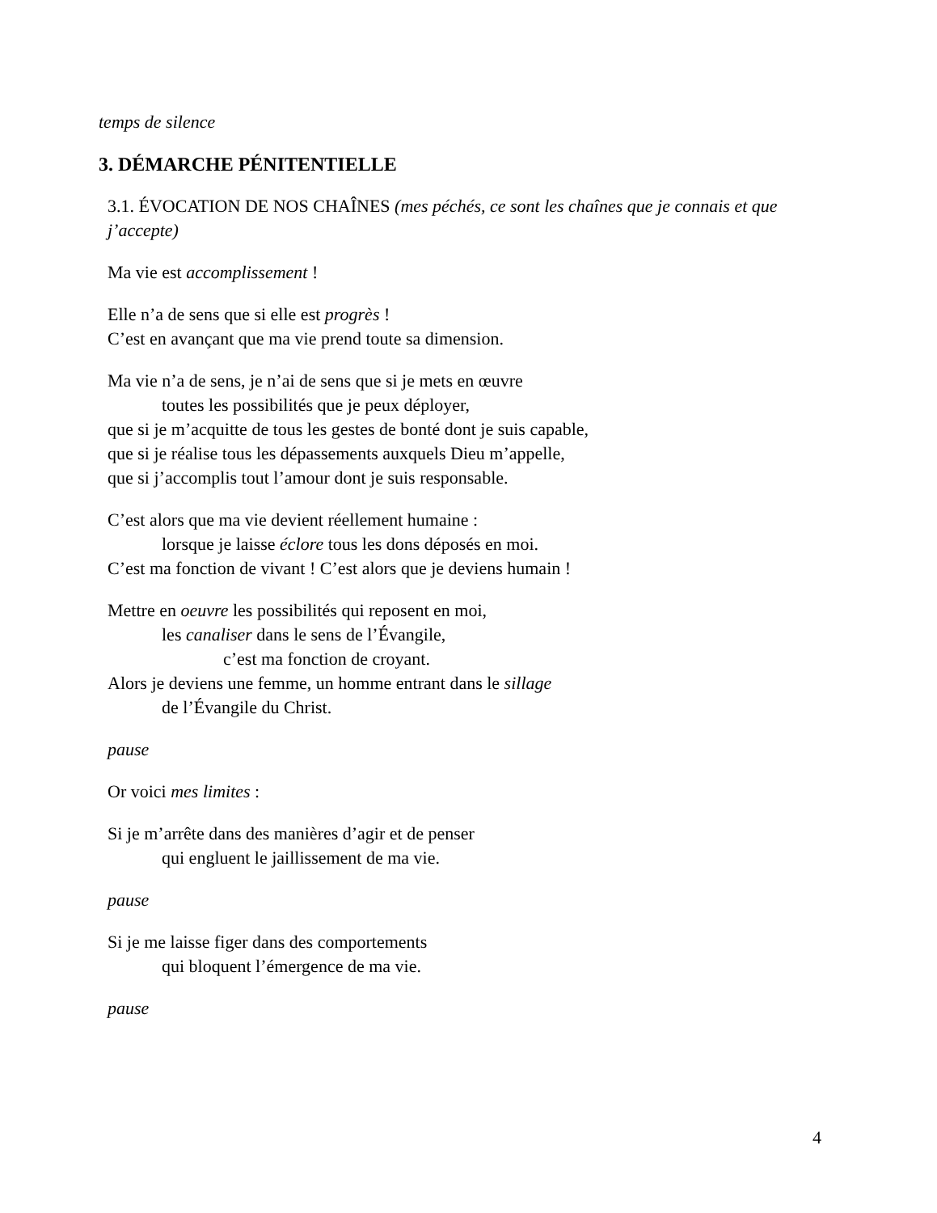temps de silence
3. DÉMARCHE PÉNITENTIELLE
3.1. ÉVOCATION DE NOS CHAÎNES (mes péchés, ce sont les chaînes que je connais et que j’accepte)
Ma vie est accomplissement !
Elle n’a de sens que si elle est progrès !
C’est en avançant que ma vie prend toute sa dimension.
Ma vie n’a de sens, je n’ai de sens que si je mets en œuvre
toutes les possibilités que je peux déployer,
que si je m’acquitte de tous les gestes de bonté dont je suis capable,
que si je réalise tous les dépassements auxquels Dieu m’appelle,
que si j’accomplis tout l’amour dont je suis responsable.
C’est alors que ma vie devient réellement humaine :
lorsque je laisse éclore tous les dons déposés en moi.
C’est ma fonction de vivant ! C’est alors que je deviens humain !
Mettre en oeuvre les possibilités qui reposent en moi,
les canaliser dans le sens de l’Évangile,
c’est ma fonction de croyant.
Alors je deviens une femme, un homme entrant dans le sillage
de l’Évangile du Christ.
pause
Or voici mes limites :
Si je m’arrête dans des manières d’agir et de penser
qui engluent le jaillissement de ma vie.
pause
Si je me laisse figer dans des comportements
qui bloquent l’émergence de ma vie.
pause
4